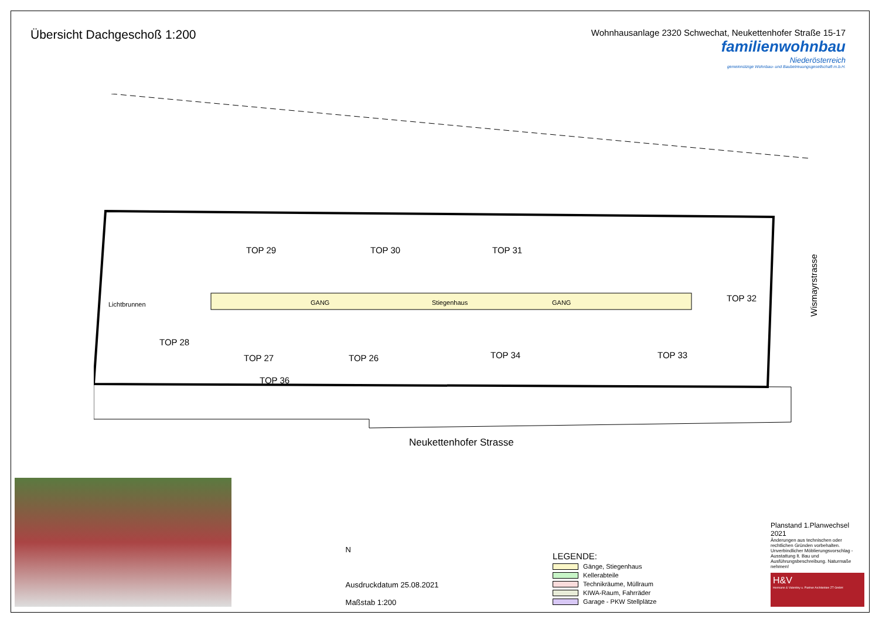Übersicht Dachgeschoß 1:200
Wohnhausanlage 2320 Schwechat, Neukettenhofer Straße 15-17
familienwohnbau
Niederösterreich
gemeinnützige Wohnbau- und Baubetreuungsgesellschaft m.b.H.
Lichtbrunnen
TOP 29 TOP 30 TOP 31
GANG Stiegenhaus GANG TOP 32
TOP 28
TOP 27 TOP 26 TOP 34 TOP 33
TOP 36
Wismayrstrasse
Neukettenhofer Strasse
N
Ausdruckdatum 25.08.2021
Maßstab 1:200
LEGENDE:
Gänge, Stiegenhaus
Kellerabteile
Technikräume, Müllraum
KIWA-Raum, Fahrräder
Garage - PKW Stellplätze
Planstand 1.Planwechsel 2021
Änderungen aus technischen oder rechtlichen Gründen vorbehalten. Unverbindlicher Möblierungsvorschlag - Ausstattung lt. Bau und Ausführungsbeschreibung. Naturmaße nehmen!
H&V
Hermann & Valentiny u. Partner Architekten ZT GmbH